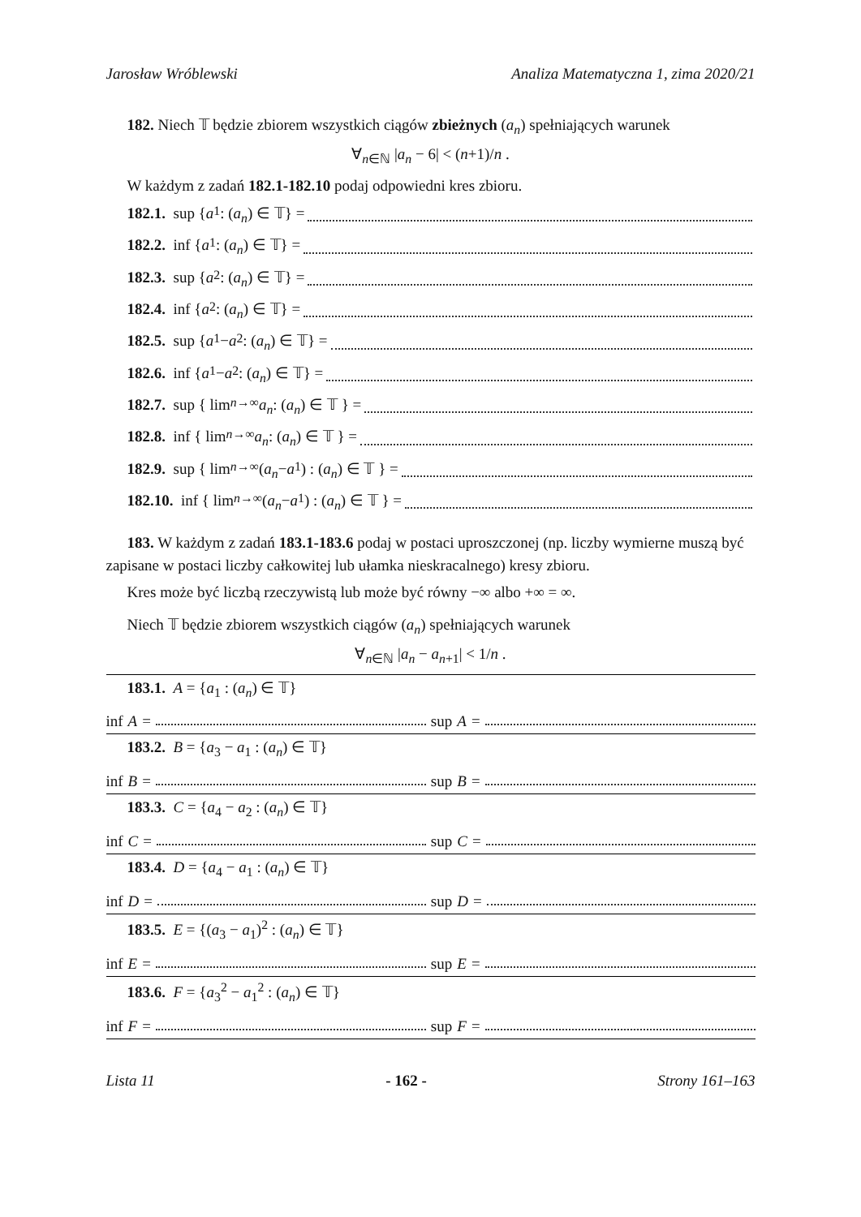Jarosław Wróblewski Analiza Matematyczna 1, zima 2020/21
182. Niech 𝕋 będzie zbiorem wszystkich ciągów zbieżnych (a<sub>n</sub>) spełniających warunek
∀<sub>n∈ℕ</sub> |a<sub>n</sub> − 6| < (n+1)/n .
W każdym z zadań 182.1-182.10 podaj odpowiedni kres zbioru.
182.1. sup { a<sub>1</sub> : (a<sub>n</sub>) ∈ 𝕋} =
182.2. inf { a<sub>1</sub> : (a<sub>n</sub>) ∈ 𝕋} =
182.3. sup { a<sub>2</sub> : (a<sub>n</sub>) ∈ 𝕋} =
182.4. inf { a<sub>2</sub> : (a<sub>n</sub>) ∈ 𝕋} =
182.5. sup { a<sub>1</sub> − a<sub>2</sub> : (a<sub>n</sub>) ∈ 𝕋} =
182.6. inf { a<sub>1</sub> − a<sub>2</sub> : (a<sub>n</sub>) ∈ 𝕋} =
182.7. sup { lim<sub>n→∞</sub> a<sub>n</sub> : (a<sub>n</sub>) ∈ 𝕋 } =
182.8. inf { lim<sub>n→∞</sub> a<sub>n</sub> : (a<sub>n</sub>) ∈ 𝕋 } =
182.9. sup { lim<sub>n→∞</sub> (a<sub>n</sub> − a<sub>1</sub>) : (a<sub>n</sub>) ∈ 𝕋 } =
182.10. inf { lim<sub>n→∞</sub> (a<sub>n</sub> − a<sub>1</sub>) : (a<sub>n</sub>) ∈ 𝕋 } =
183. W każdym z zadań 183.1-183.6 podaj w postaci uproszczonej (np. liczby wymierne muszą być zapisane w postaci liczby całkowitej lub ułamka nieskracalnego) kresy zbioru.
Kres może być liczbą rzeczywistą lub może być równy −∞ albo +∞ = ∞.
Niech 𝕋 będzie zbiorem wszystkich ciągów (a<sub>n</sub>) spełniających warunek
∀<sub>n∈ℕ</sub> |a<sub>n</sub> − a<sub>n+1</sub>| < 1/n .
183.1. A = {a<sub>1</sub> : (a<sub>n</sub>) ∈ 𝕋}
inf A = sup A =
183.2. B = {a<sub>3</sub> − a<sub>1</sub> : (a<sub>n</sub>) ∈ 𝕋}
inf B = sup B =
183.3. C = {a<sub>4</sub> − a<sub>2</sub> : (a<sub>n</sub>) ∈ 𝕋}
inf C = sup C =
183.4. D = {a<sub>4</sub> − a<sub>1</sub> : (a<sub>n</sub>) ∈ 𝕋}
inf D = sup D =
183.5. E = {(a<sub>3</sub> − a<sub>1</sub>)<sup>2</sup> : (a<sub>n</sub>) ∈ 𝕋}
inf E = sup E =
183.6. F = {a<sub>3</sub><sup>2</sup> − a<sub>1</sub><sup>2</sup> : (a<sub>n</sub>) ∈ 𝕋}
inf F = sup F =
Lista 11 - 162 - Strony 161–163